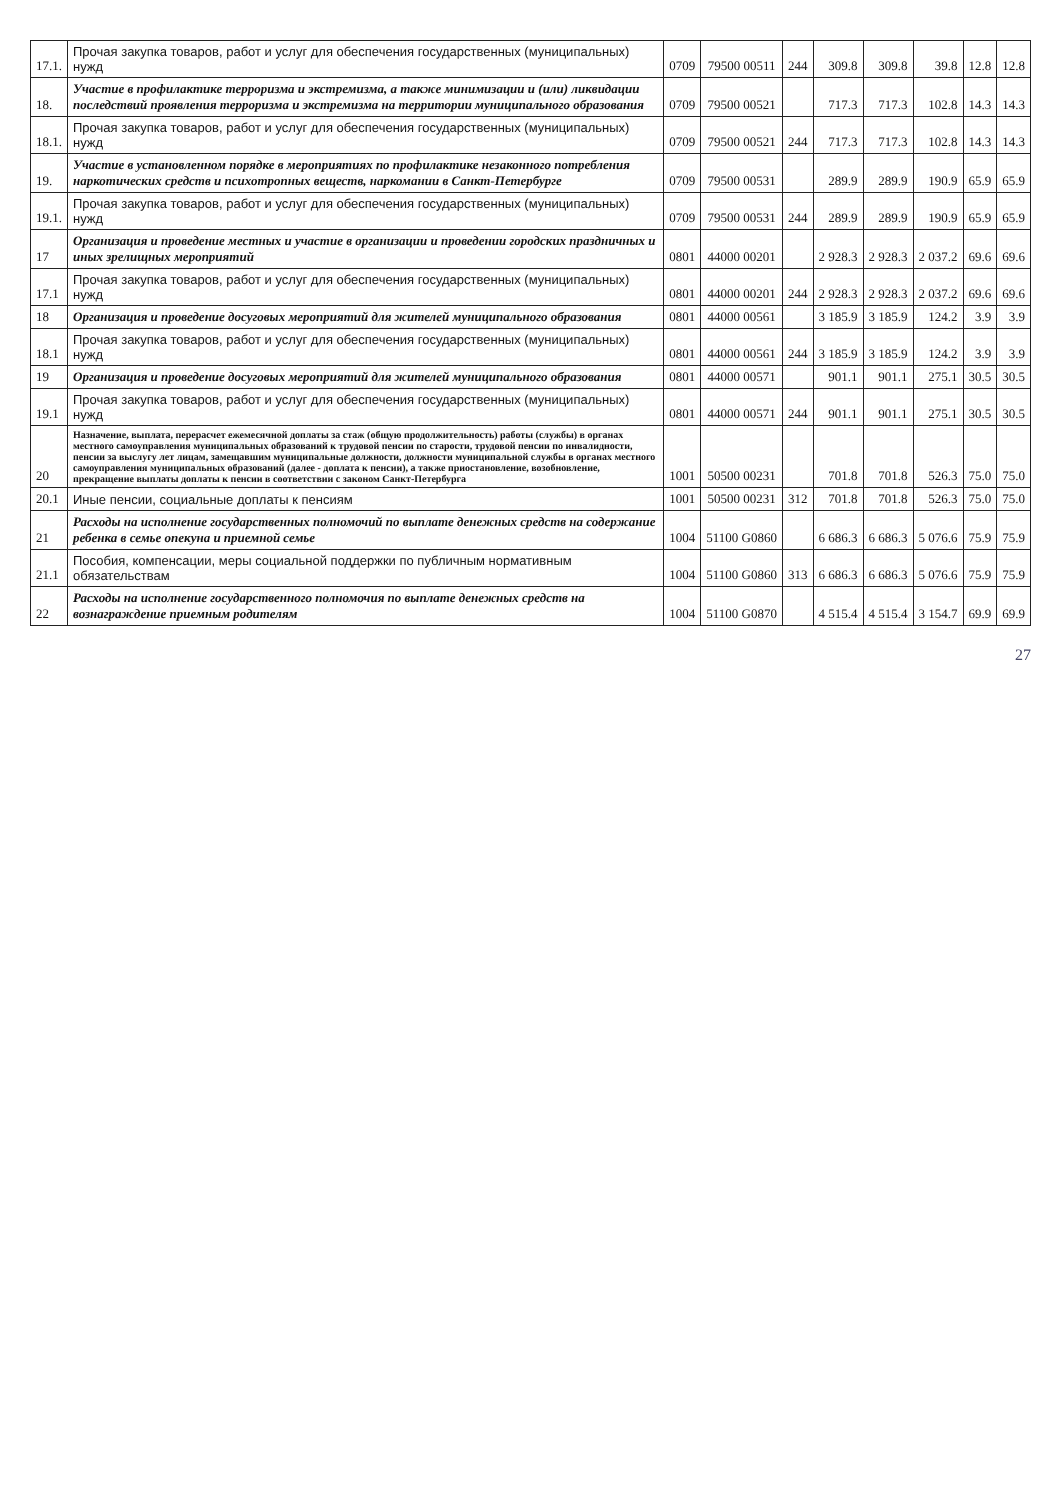| 17.1. | Прочая закупка товаров, работ и услуг для обеспечения государственных (муниципальных) нужд | 0709 | 79500 00511 | 244 | 309.8 | 309.8 | 39.8 | 12.8 | 12.8 |
| 18. | Участие в профилактике терроризма и экстремизма, а также минимизации и (или) ликвидации последствий проявления терроризма и экстремизма на территории муниципального образования | 0709 | 79500 00521 | | 717.3 | 717.3 | 102.8 | 14.3 | 14.3 |
| 18.1. | Прочая закупка товаров, работ и услуг для обеспечения государственных (муниципальных) нужд | 0709 | 79500 00521 | 244 | 717.3 | 717.3 | 102.8 | 14.3 | 14.3 |
| 19. | Участие в установленном порядке в мероприятиях по профилактике незаконного потребления наркотических средств и психотропных веществ, наркомании в Санкт-Петербурге | 0709 | 79500 00531 | | 289.9 | 289.9 | 190.9 | 65.9 | 65.9 |
| 19.1. | Прочая закупка товаров, работ и услуг для обеспечения государственных (муниципальных) нужд | 0709 | 79500 00531 | 244 | 289.9 | 289.9 | 190.9 | 65.9 | 65.9 |
| 17 | Организация и проведение местных и участие в организации и проведении городских праздничных и иных зрелищных мероприятий | 0801 | 44000 00201 | | 2 928.3 | 2 928.3 | 2 037.2 | 69.6 | 69.6 |
| 17.1 | Прочая закупка товаров, работ и услуг для обеспечения государственных (муниципальных) нужд | 0801 | 44000 00201 | 244 | 2 928.3 | 2 928.3 | 2 037.2 | 69.6 | 69.6 |
| 18 | Организация и проведение досуговых мероприятий для жителей муниципального образования | 0801 | 44000 00561 | | 3 185.9 | 3 185.9 | 124.2 | 3.9 | 3.9 |
| 18.1 | Прочая закупка товаров, работ и услуг для обеспечения государственных (муниципальных) нужд | 0801 | 44000 00561 | 244 | 3 185.9 | 3 185.9 | 124.2 | 3.9 | 3.9 |
| 19 | Организация и проведение досуговых мероприятий для жителей муниципального образования | 0801 | 44000 00571 | | 901.1 | 901.1 | 275.1 | 30.5 | 30.5 |
| 19.1 | Прочая закупка товаров, работ и услуг для обеспечения государственных (муниципальных) нужд | 0801 | 44000 00571 | 244 | 901.1 | 901.1 | 275.1 | 30.5 | 30.5 |
| 20 | Назначение, выплата, перерасчет ежемесячной доплаты за стаж (общую продолжительность) работы (службы) в органах местного самоуправления муниципальных образований к трудовой пенсии по старости, трудовой пенсии по инвалидности, пенсии за выслугу лет лицам, замещавшим муниципальные должности, должности муниципальной службы в органах местного самоуправления муниципальных образований (далее - доплата к пенсии), а также приостановление, возобновление, прекращение выплаты доплаты к пенсии в соответствии с законом Санкт-Петербурга | 1001 | 50500 00231 | | 701.8 | 701.8 | 526.3 | 75.0 | 75.0 |
| 20.1 | Иные пенсии, социальные доплаты к пенсиям | 1001 | 50500 00231 | 312 | 701.8 | 701.8 | 526.3 | 75.0 | 75.0 |
| 21 | Расходы на исполнение государственных полномочий по выплате денежных средств на содержание ребенка в семье опекуна и приемной семье | 1004 | 51100 G0860 | | 6 686.3 | 6 686.3 | 5 076.6 | 75.9 | 75.9 |
| 21.1 | Пособия, компенсации, меры социальной поддержки по публичным нормативным обязательствам | 1004 | 51100 G0860 | 313 | 6 686.3 | 6 686.3 | 5 076.6 | 75.9 | 75.9 |
| 22 | Расходы на исполнение государственного полномочия по выплате денежных средств на вознаграждение приемным родителям | 1004 | 51100 G0870 | | 4 515.4 | 4 515.4 | 3 154.7 | 69.9 | 69.9 |
27